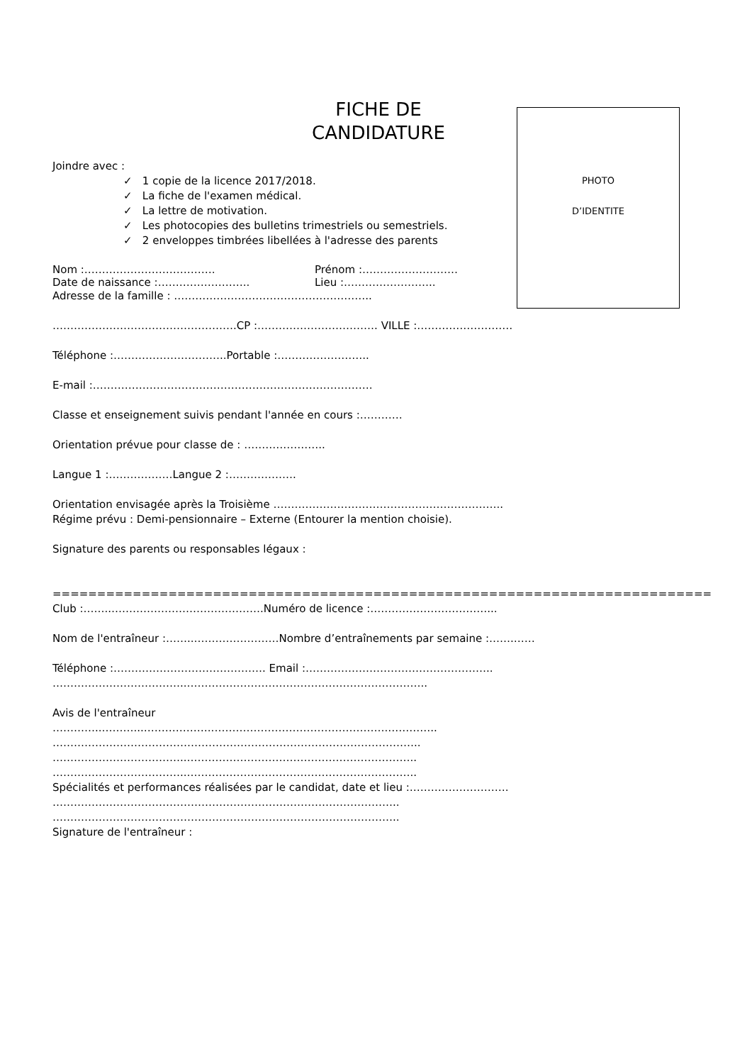PHOTO
D’IDENTITE
FICHE DE
CANDIDATURE
Joindre avec :
✓ 1 copie de la licence 2017/2018.
✓ La fiche de l'examen médical.
✓ La lettre de motivation.
✓ Les photocopies des bulletins trimestriels ou semestriels.
✓ 2 enveloppes timbrées libellées à l'adresse des parents
Nom :………………………………. Prénom :………………………
Date de naissance :…………………….. Lieu :……………………..
Adresse de la famille : ………………………………………………..
…………………………………………….CP :……………………………. VILLE :………………………
Téléphone :…………………………..Portable :……………………..
E-mail :…………………………………………………………………….
Classe et enseignement suivis pendant l'année en cours :…………
Orientation prévue pour classe de : …………………..
Langue 1 :………………Langue 2 :……………….
Orientation envisagée après la Troisième ………………………………………………………..
Régime prévu : Demi-pensionnaire – Externe (Entourer la mention choisie).
Signature des parents ou responsables légaux :
==========================================================================
Club :……..…………………………………….Numéro de licence :……………………………...
Nom de l'entraîneur :……..……………………Nombre d’entraînements par semaine :…….……
Téléphone :……………………………………. Email :……………………………………………..
………………………………..…………………………………………………………..
Avis de l'entraîneur
…………..………...………………..………………………………………….…………..
…………………………………………………………………………………………..
………………………………..………………………………………………………..
………………………………..………………………………………………………..
Spécialités et performances réalisées par le candidat, date et lieu :……………………….
……………………………………………………………………………………..
……………………………………………………………………………………..
Signature de l'entraîneur :